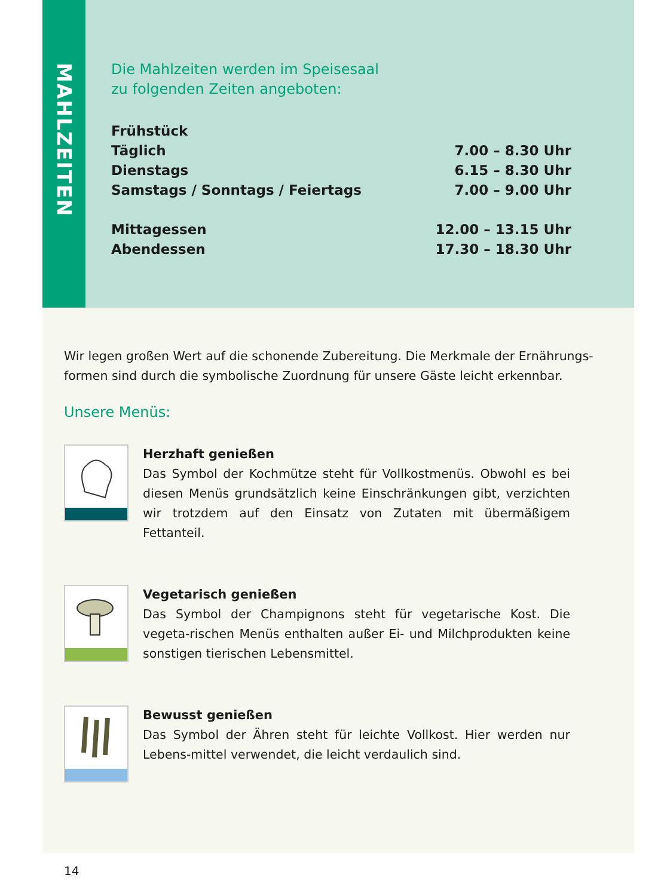MAHLZEITEN
Die Mahlzeiten werden im Speisesaal
zu folgenden Zeiten angeboten:
| Frühstück | |
| Täglich | 7.00 – 8.30 Uhr |
| Dienstags | 6.15 – 8.30 Uhr |
| Samstags / Sonntags / Feiertags | 7.00 – 9.00 Uhr |
| Mittagessen | 12.00 – 13.15 Uhr |
| Abendessen | 17.30 – 18.30 Uhr |
Wir legen großen Wert auf die schonende Zubereitung. Die Merkmale der Ernährungs-formen sind durch die symbolische Zuordnung für unsere Gäste leicht erkennbar.
Unsere Menüs:
Herzhaft genießen
Das Symbol der Kochmütze steht für Vollkostmenüs. Obwohl es bei diesen Menüs grundsätzlich keine Einschränkungen gibt, verzichten wir trotzdem auf den Einsatz von Zutaten mit übermäßigem Fettanteil.
Vegetarisch genießen
Das Symbol der Champignons steht für vegetarische Kost. Die vegeta-rischen Menüs enthalten außer Ei- und Milchprodukten keine sonstigen tierischen Lebensmittel.
Bewusst genießen
Das Symbol der Ähren steht für leichte Vollkost. Hier werden nur Lebens-mittel verwendet, die leicht verdaulich sind.
14